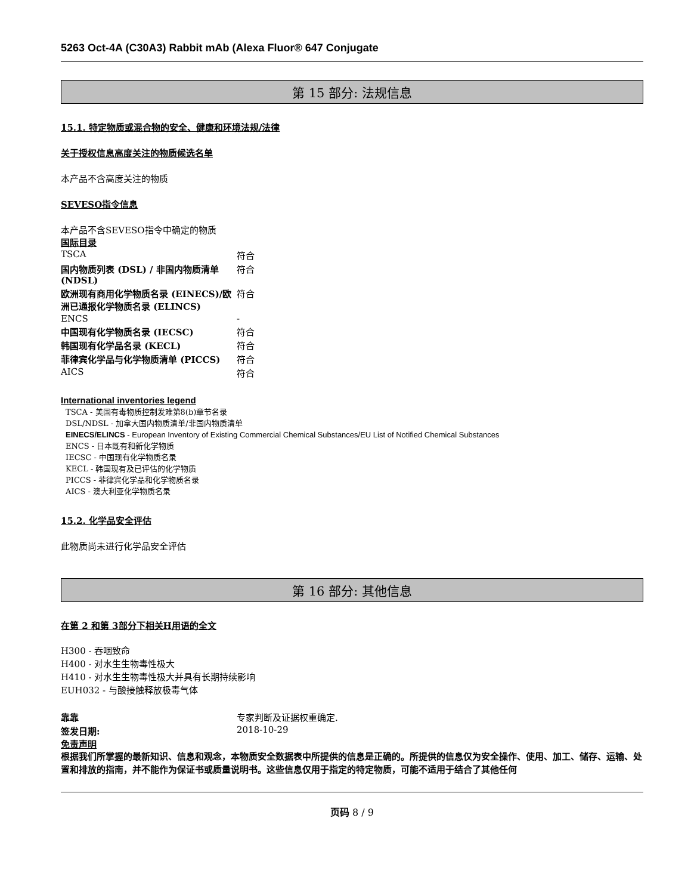5263 Oct-4A (C30A3) Rabbit mAb (Alexa Fluor® 647 Conjugate
第 15 部分: 法规信息
15.1. 特定物质或混合物的安全、健康和环境法规/法律
关于授权信息高度关注的物质候选名单
本产品不含高度关注的物质
SEVESO指令信息
本产品不含SEVESO指令中确定的物质
国际目录
| TSCA | 符合 |
| 国内物质列表 (DSL) / 非国内物质清单 (NDSL) | 符合 |
| 欧洲现有商用化学物质名录 (EINECS)/欧洲已通报化学物质名录 (ELINCS) | 符合 |
| ENCS | - |
| 中国现有化学物质名录 (IECSC) | 符合 |
| 韩国现有化学品名录 (KECL) | 符合 |
| 菲律宾化学品与化学物质清单 (PICCS) | 符合 |
| AICS | 符合 |
International inventories legend
TSCA - 美国有毒物质控制发难第8(b)章节名录
DSL/NDSL - 加拿大国内物质清单/非国内物质清单
EINECS/ELINCS - European Inventory of Existing Commercial Chemical Substances/EU List of Notified Chemical Substances
ENCS - 日本既有和新化学物质
IECSC - 中国现有化学物质名录
KECL - 韩国现有及已评估的化学物质
PICCS - 菲律宾化学品和化学物质名录
AICS - 澳大利亚化学物质名录
15.2. 化学品安全评估
此物质尚未进行化学品安全评估
第 16 部分: 其他信息
在第 2 和第 3部分下相关H用语的全文
H300 - 吞咽致命
H400 - 对水生生物毒性极大
H410 - 对水生生物毒性极大并具有长期持续影响
EUH032 - 与酸接触释放极毒气体
| 靠靠 | 专家判断及证据权重确定. |
| 签发日期: | 2018-10-29 |
免责声明
根据我们所掌握的最新知识、信息和观念，本物质安全数据表中所提供的信息是正确的。所提供的信息仅为安全操作、使用、加工、储存、运输、处置和排放的指南，并不能作为保证书或质量说明书。这些信息仅用于指定的特定物质，可能不适用于结合了其他任何
页码 8 / 9